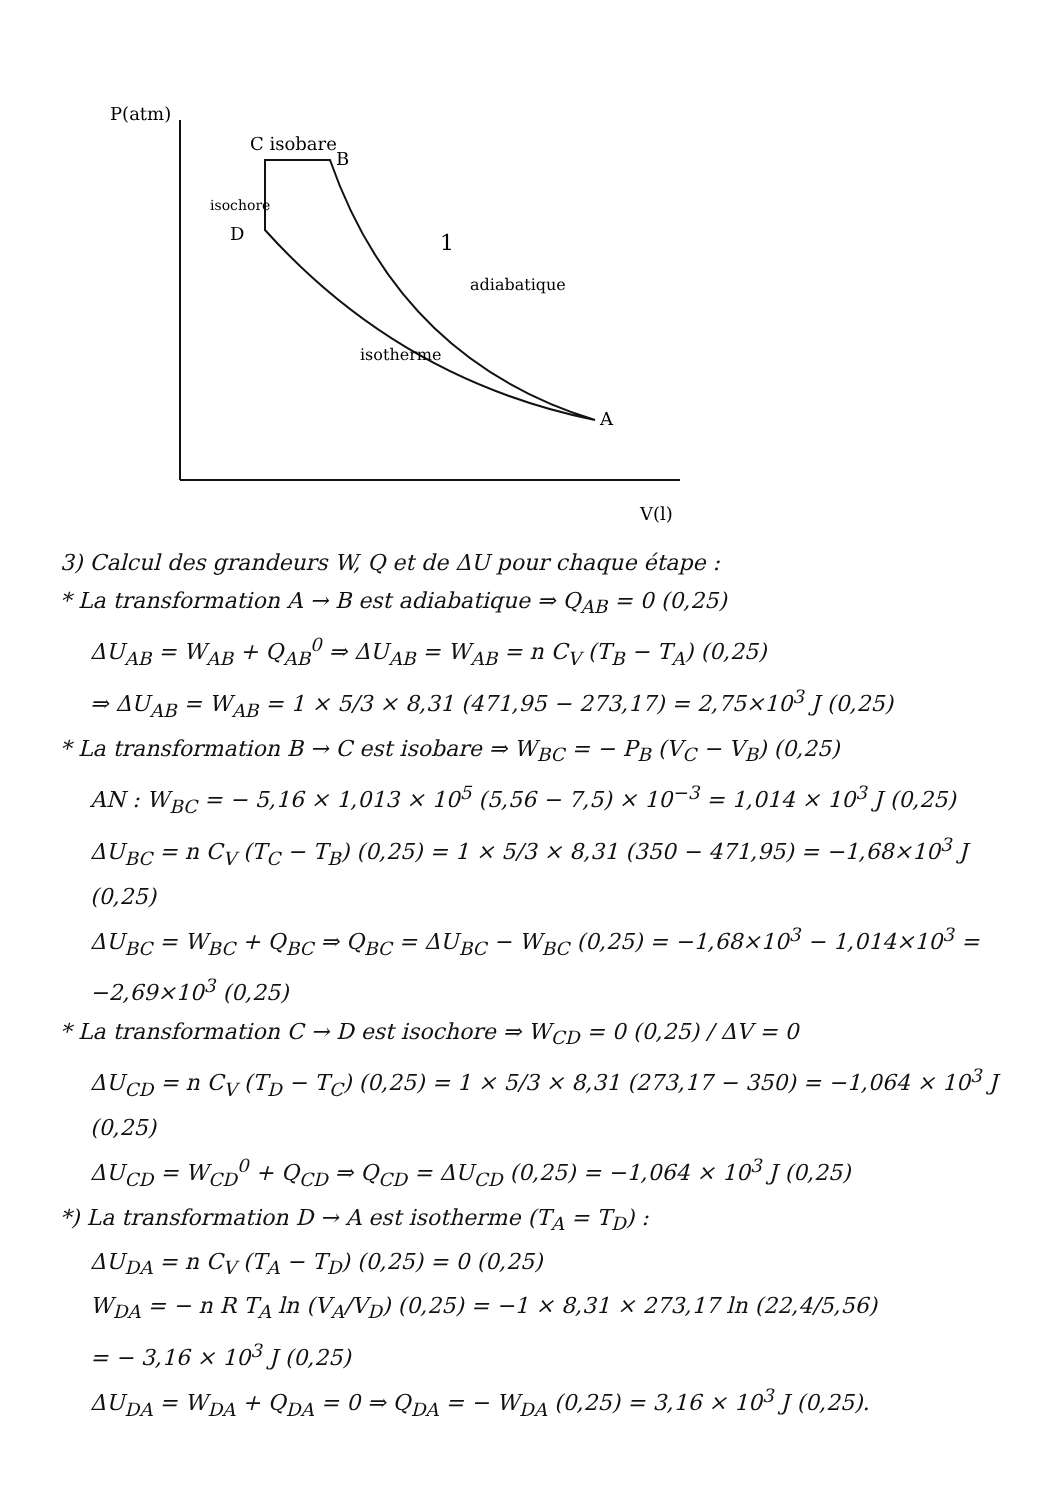P(atm)
C isobare
B
D
isochore
A
adiabatique
isotherme
1
V(l)
3) Calcul des grandeurs W, Q et de ΔU pour chaque étape :
* La transformation A → B est adiabatique ⇒ Q<sub>AB</sub> = 0 (0,25)
ΔU<sub>AB</sub> = W<sub>AB</sub> + Q<sub>AB</sub><sup>0</sup> ⇒ ΔU<sub>AB</sub> = W<sub>AB</sub> = n C<sub>V</sub> (T<sub>B</sub> − T<sub>A</sub>) (0,25)
⇒ ΔU<sub>AB</sub> = W<sub>AB</sub> = 1 × 5/3 × 8,31 (471,95 − 273,17) = 2,75×10<sup>3</sup> J (0,25)
* La transformation B → C est isobare ⇒ W<sub>BC</sub> = − P<sub>B</sub> (V<sub>C</sub> − V<sub>B</sub>) (0,25)
AN : W<sub>BC</sub> = − 5,16 × 1,013 × 10<sup>5</sup> (5,56 − 7,5) × 10<sup>−3</sup> = 1,014 × 10<sup>3</sup> J (0,25)
ΔU<sub>BC</sub> = n C<sub>V</sub> (T<sub>C</sub> − T<sub>B</sub>) (0,25) = 1 × 5/3 × 8,31 (350 − 471,95) = −1,68×10<sup>3</sup> J (0,25)
ΔU<sub>BC</sub> = W<sub>BC</sub> + Q<sub>BC</sub> ⇒ Q<sub>BC</sub> = ΔU<sub>BC</sub> − W<sub>BC</sub> (0,25) = −1,68×10<sup>3</sup> − 1,014×10<sup>3</sup> = −2,69×10<sup>3</sup> (0,25)
* La transformation C → D est isochore ⇒ W<sub>CD</sub> = 0 (0,25) / ΔV = 0
ΔU<sub>CD</sub> = n C<sub>V</sub> (T<sub>D</sub> − T<sub>C</sub>) (0,25) = 1 × 5/3 × 8,31 (273,17 − 350) = −1,064 × 10<sup>3</sup> J (0,25)
ΔU<sub>CD</sub> = W<sub>CD</sub><sup>0</sup> + Q<sub>CD</sub> ⇒ Q<sub>CD</sub> = ΔU<sub>CD</sub> (0,25) = −1,064 × 10<sup>3</sup> J (0,25)
*) La transformation D → A est isotherme (T<sub>A</sub> = T<sub>D</sub>) :
ΔU<sub>DA</sub> = n C<sub>V</sub> (T<sub>A</sub> − T<sub>D</sub>) (0,25) = 0 (0,25)
W<sub>DA</sub> = − n R T<sub>A</sub> ln (V<sub>A</sub>/V<sub>D</sub>) (0,25) = −1 × 8,31 × 273,17 ln (22,4/5,56)
= − 3,16 × 10<sup>3</sup> J (0,25)
ΔU<sub>DA</sub> = W<sub>DA</sub> + Q<sub>DA</sub> = 0 ⇒ Q<sub>DA</sub> = − W<sub>DA</sub> (0,25) = 3,16 × 10<sup>3</sup> J (0,25).